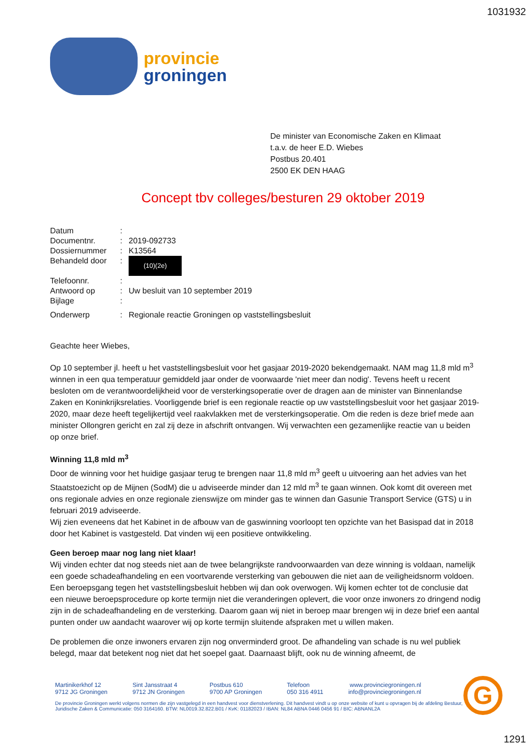1031932
provincie
groningen
De minister van Economische Zaken en Klimaat
t.a.v. de heer E.D. Wiebes
Postbus 20.401
2500 EK DEN HAAG
Concept tbv colleges/besturen 29 oktober 2019
Datum:
Documentnr.: 2019-092733
Dossiernummer: K13564
Behandeld door: (10)(2e)
Telefoonnr.:
Antwoord op: Uw besluit van 10 september 2019
Bijlage:
Onderwerp: Regionale reactie Groningen op vaststellingsbesluit
Geachte heer Wiebes,
Op 10 september jl. heeft u het vaststellingsbesluit voor het gasjaar 2019-2020 bekendgemaakt. NAM mag 11,8 mld m<sup>3</sup> winnen in een qua temperatuur gemiddeld jaar onder de voorwaarde 'niet meer dan nodig'. Tevens heeft u recent besloten om de verantwoordelijkheid voor de versterkingsoperatie over de dragen aan de minister van Binnenlandse Zaken en Koninkrijksrelaties. Voorliggende brief is een regionale reactie op uw vaststellingsbesluit voor het gasjaar 2019-2020, maar deze heeft tegelijkertijd veel raakvlakken met de versterkingsoperatie. Om die reden is deze brief mede aan minister Ollongren gericht en zal zij deze in afschrift ontvangen. Wij verwachten een gezamenlijke reactie van u beiden op onze brief.
Winning 11,8 mld m<sup>3</sup>
Door de winning voor het huidige gasjaar terug te brengen naar 11,8 mld m<sup>3</sup> geeft u uitvoering aan het advies van het Staatstoezicht op de Mijnen (SodM) die u adviseerde minder dan 12 mld m<sup>3</sup> te gaan winnen. Ook komt dit overeen met ons regionale advies en onze regionale zienswijze om minder gas te winnen dan Gasunie Transport Service (GTS) u in februari 2019 adviseerde.
Wij zien eveneens dat het Kabinet in de afbouw van de gaswinning voorloopt ten opzichte van het Basispad dat in 2018 door het Kabinet is vastgesteld. Dat vinden wij een positieve ontwikkeling.
Geen beroep maar nog lang niet klaar!
Wij vinden echter dat nog steeds niet aan de twee belangrijkste randvoorwaarden van deze winning is voldaan, namelijk een goede schadeafhandeling en een voortvarende versterking van gebouwen die niet aan de veiligheidsnorm voldoen. Een beroepsgang tegen het vaststellingsbesluit hebben wij dan ook overwogen. Wij komen echter tot de conclusie dat een nieuwe beroepsprocedure op korte termijn niet die veranderingen oplevert, die voor onze inwoners zo dringend nodig zijn in de schadeafhandeling en de versterking. Daarom gaan wij niet in beroep maar brengen wij in deze brief een aantal punten onder uw aandacht waarover wij op korte termijn sluitende afspraken met u willen maken.
De problemen die onze inwoners ervaren zijn nog onverminderd groot. De afhandeling van schade is nu wel publiek belegd, maar dat betekent nog niet dat het soepel gaat. Daarnaast blijft, ook nu de winning afneemt, de
Martinikerkhof 12
9712 JG Groningen
Sint Jansstraat 4
9712 JN Groningen
Postbus 610
9700 AP Groningen
Telefoon
050 316 4911
www.provinciegroningen.nl
info@provinciegroningen.nl
De provincie Groningen werkt volgens normen die zijn vastgelegd in een handvest voor dienstverlening. Dit handvest vindt u op onze website of kunt u opvragen bij de afdeling Bestuur, Juridische Zaken & Communicatie: 050 3164160. BTW: NL0019.32.822.B01 / KvK: 01182023 / IBAN: NL84 ABNA 0446 0456 91 / BIC: ABNANL2A
G
1291